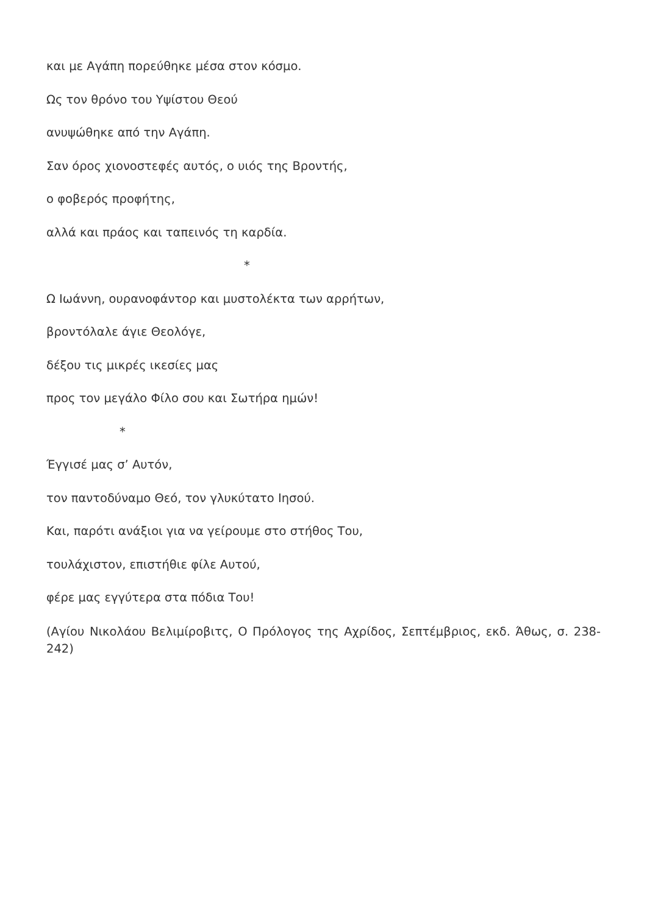και με Αγάπη πορεύθηκε μέσα στον κόσμο.
Ως τον θρόνο του Υψίστου Θεού
ανυψώθηκε από την Αγάπη.
Σαν όρος χιονοστεφές αυτός, ο υιός της Βροντής,
ο φοβερός προφήτης,
αλλά και πράος και ταπεινός τη καρδία.
*
Ω Ιωάννη, ουρανοφάντορ και μυστολέκτα των αρρήτων,
βροντόλαλε άγιε Θεολόγε,
δέξου τις μικρές ικεσίες μας
προς τον μεγάλο Φίλο σου και Σωτήρα ημών!
*
Έγγισέ μας σ’ Αυτόν,
τον παντοδύναμο Θεό, τον γλυκύτατο Ιησού.
Και, παρότι ανάξιοι για να γείρουμε στο στήθος Του,
τουλάχιστον, επιστήθιε φίλε Αυτού,
φέρε μας εγγύτερα στα πόδια Του!
(Αγίου Νικολάου Βελιμίροβιτς, Ο Πρόλογος της Αχρίδος, Σεπτέμβριος, εκδ. Άθως, σ. 238-242)